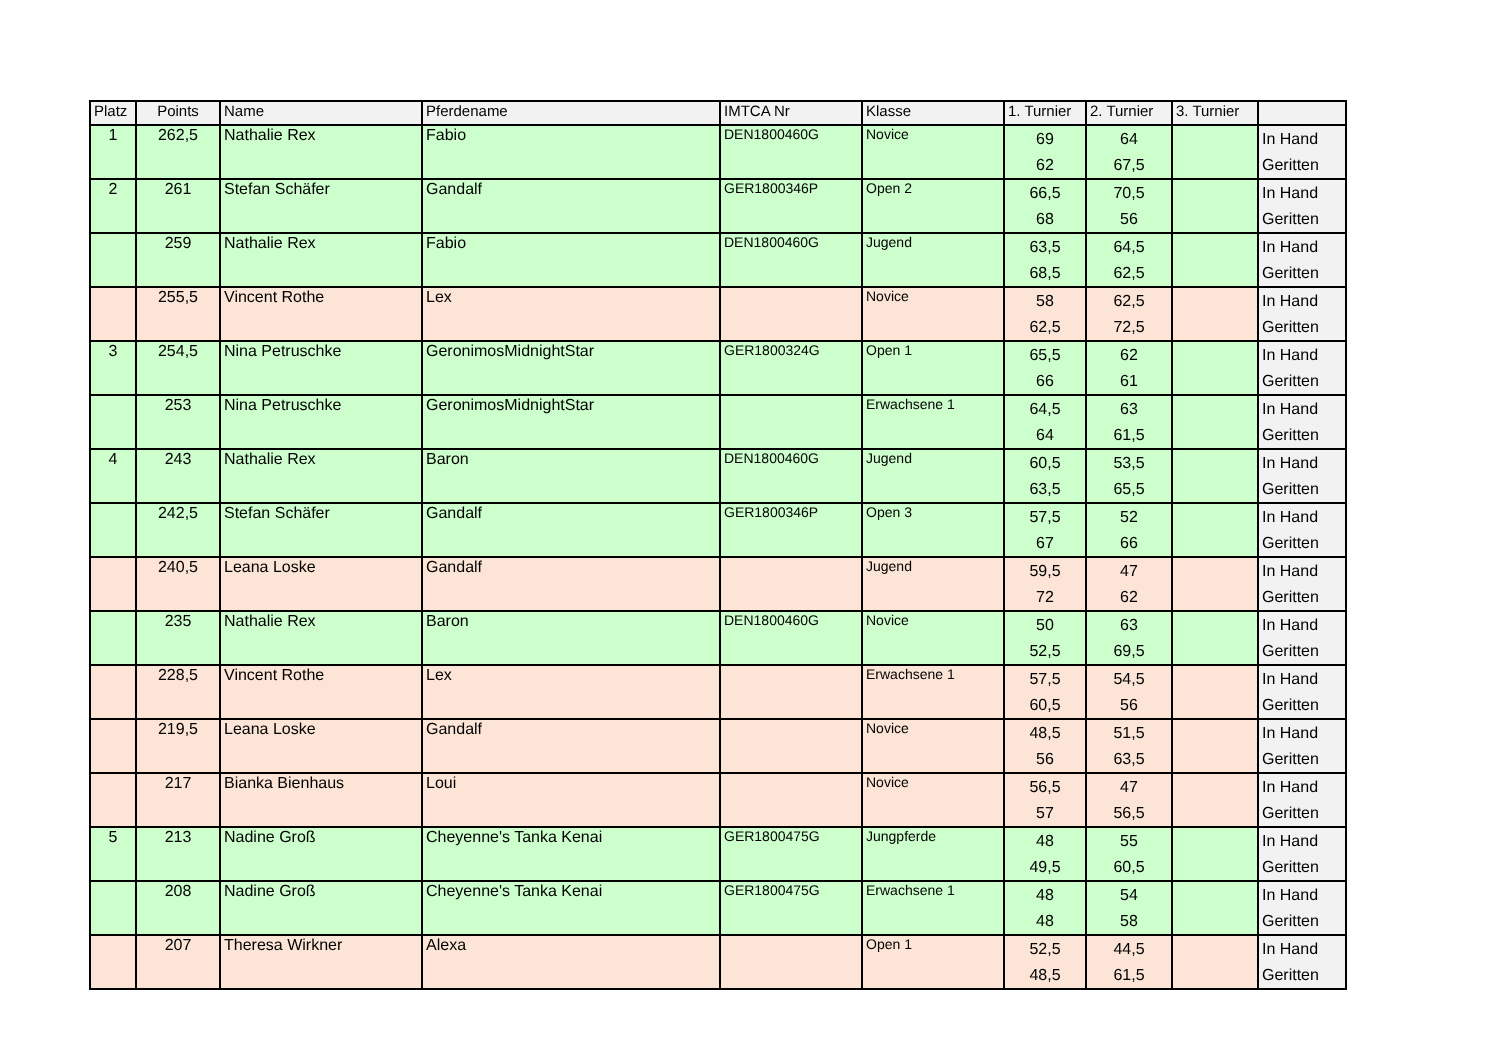| Platz | Points | Name | Pferdename | IMTCA Nr | Klasse | 1. Turnier | 2. Turnier | 3. Turnier | |
| --- | --- | --- | --- | --- | --- | --- | --- | --- | --- |
| 1 | 262,5 | Nathalie Rex | Fabio | DEN1800460G | Novice | 69 62 | 64 67,5 | | In Hand Geritten |
| 2 | 261 | Stefan Schäfer | Gandalf | GER1800346P | Open 2 | 66,5 68 | 70,5 56 | | In Hand Geritten |
| | 259 | Nathalie Rex | Fabio | DEN1800460G | Jugend | 63,5 68,5 | 64,5 62,5 | | In Hand Geritten |
| | 255,5 | Vincent Rothe | Lex | | Novice | 58 62,5 | 62,5 72,5 | | In Hand Geritten |
| 3 | 254,5 | Nina Petruschke | GeronimosMidnightStar | GER1800324G | Open 1 | 65,5 66 | 62 61 | | In Hand Geritten |
| | 253 | Nina Petruschke | GeronimosMidnightStar | | Erwachsene 1 | 64,5 64 | 63 61,5 | | In Hand Geritten |
| 4 | 243 | Nathalie Rex | Baron | DEN1800460G | Jugend | 60,5 63,5 | 53,5 65,5 | | In Hand Geritten |
| | 242,5 | Stefan Schäfer | Gandalf | GER1800346P | Open 3 | 57,5 67 | 52 66 | | In Hand Geritten |
| | 240,5 | Leana Loske | Gandalf | | Jugend | 59,5 72 | 47 62 | | In Hand Geritten |
| | 235 | Nathalie Rex | Baron | DEN1800460G | Novice | 50 52,5 | 63 69,5 | | In Hand Geritten |
| | 228,5 | Vincent Rothe | Lex | | Erwachsene 1 | 57,5 60,5 | 54,5 56 | | In Hand Geritten |
| | 219,5 | Leana Loske | Gandalf | | Novice | 48,5 56 | 51,5 63,5 | | In Hand Geritten |
| | 217 | Bianka Bienhaus | Loui | | Novice | 56,5 57 | 47 56,5 | | In Hand Geritten |
| 5 | 213 | Nadine Groß | Cheyenne's Tanka Kenai | GER1800475G | Jungpferde | 48 49,5 | 55 60,5 | | In Hand Geritten |
| | 208 | Nadine Groß | Cheyenne's Tanka Kenai | GER1800475G | Erwachsene 1 | 48 48 | 54 58 | | In Hand Geritten |
| | 207 | Theresa Wirkner | Alexa | | Open 1 | 52,5 48,5 | 44,5 61,5 | | In Hand Geritten |